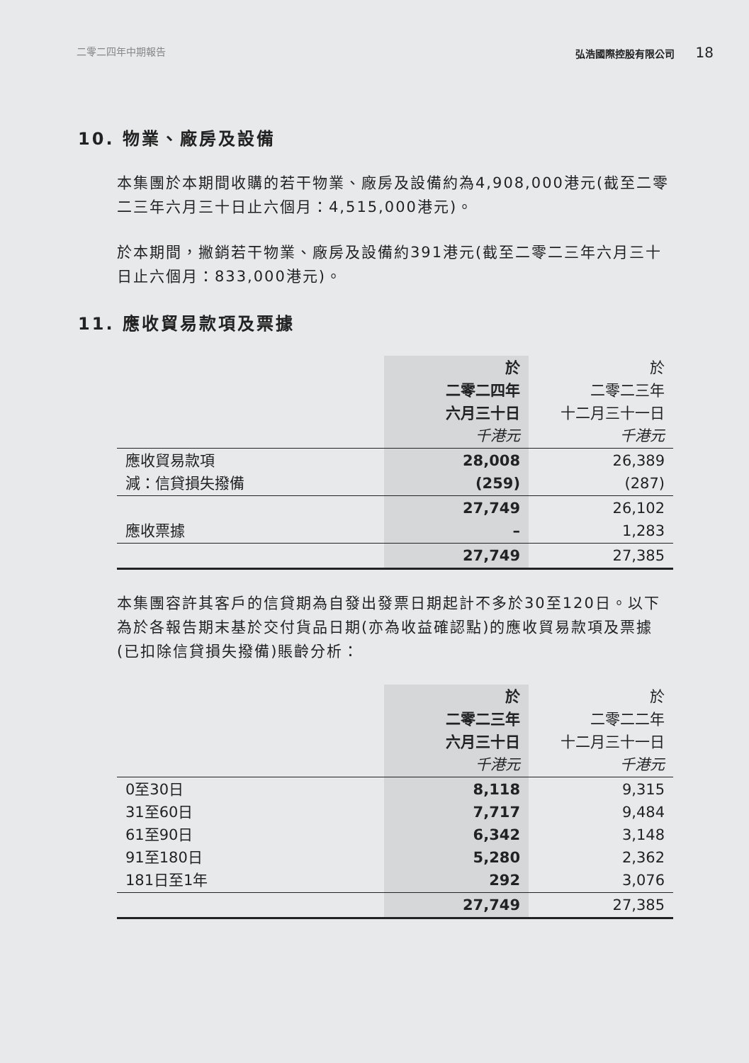二零二四年中期報告 弘浩國際控股有限公司 18
10. 物業、廠房及設備
本集團於本期間收購的若干物業、廠房及設備約為4,908,000港元(截至二零二三年六月三十日止六個月：4,515,000港元)。
於本期間，撇銷若干物業、廠房及設備約391港元(截至二零二三年六月三十日止六個月：833,000港元)。
11. 應收貿易款項及票據
| | 於 二零二四年 六月三十日 千港元 | 於 二零二三年 十二月三十一日 千港元 |
| 應收貿易款項 減：信貸損失撥備 | 28,008 (259) | 26,389 (287) |
| 應收票據 | 27,749 – | 26,102 1,283 |
| | 27,749 | 27,385 |
本集團容許其客戶的信貸期為自發出發票日期起計不多於30至120日。以下為於各報告期末基於交付貨品日期(亦為收益確認點)的應收貿易款項及票據(已扣除信貸損失撥備)賬齡分析：
| | 於 二零二三年 六月三十日 千港元 | 於 二零二二年 十二月三十一日 千港元 |
| 0至30日 31至60日 61至90日 91至180日 181日至1年 | 8,118 7,717 6,342 5,280 292 | 9,315 9,484 3,148 2,362 3,076 |
| | 27,749 | 27,385 |